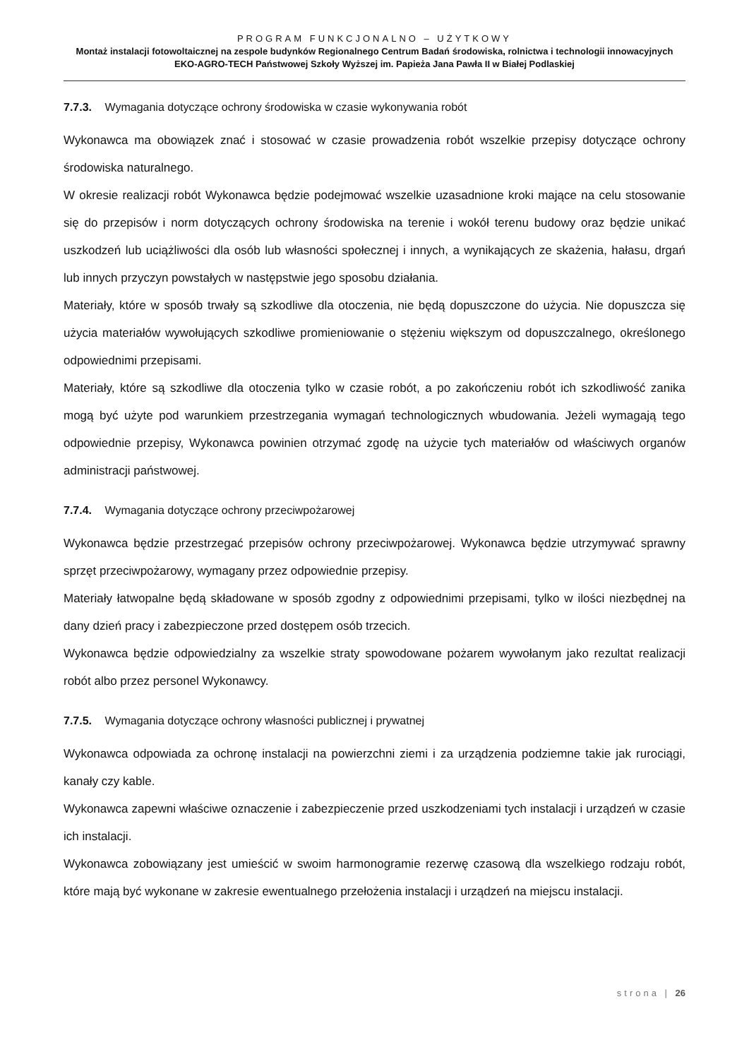PROGRAM FUNKCJONALNO – UŻYTKOWY
Montaż instalacji fotowoltaicznej na zespole budynków Regionalnego Centrum Badań środowiska, rolnictwa i technologii innowacyjnych EKO-AGRO-TECH Państwowej Szkoły Wyższej im. Papieża Jana Pawła II w Białej Podlaskiej
7.7.3. Wymagania dotyczące ochrony środowiska w czasie wykonywania robót
Wykonawca ma obowiązek znać i stosować w czasie prowadzenia robót wszelkie przepisy dotyczące ochrony środowiska naturalnego.
W okresie realizacji robót Wykonawca będzie podejmować wszelkie uzasadnione kroki mające na celu stosowanie się do przepisów i norm dotyczących ochrony środowiska na terenie i wokół terenu budowy oraz będzie unikać uszkodzeń lub uciążliwości dla osób lub własności społecznej i innych, a wynikających ze skażenia, hałasu, drgań lub innych przyczyn powstałych w następstwie jego sposobu działania.
Materiały, które w sposób trwały są szkodliwe dla otoczenia, nie będą dopuszczone do użycia. Nie dopuszcza się użycia materiałów wywołujących szkodliwe promieniowanie o stężeniu większym od dopuszczalnego, określonego odpowiednimi przepisami.
Materiały, które są szkodliwe dla otoczenia tylko w czasie robót, a po zakończeniu robót ich szkodliwość zanika mogą być użyte pod warunkiem przestrzegania wymagań technologicznych wbudowania. Jeżeli wymagają tego odpowiednie przepisy, Wykonawca powinien otrzymać zgodę na użycie tych materiałów od właściwych organów administracji państwowej.
7.7.4. Wymagania dotyczące ochrony przeciwpożarowej
Wykonawca będzie przestrzegać przepisów ochrony przeciwpożarowej. Wykonawca będzie utrzymywać sprawny sprzęt przeciwpożarowy, wymagany przez odpowiednie przepisy.
Materiały łatwopalne będą składowane w sposób zgodny z odpowiednimi przepisami, tylko w ilości niezbędnej na dany dzień pracy i zabezpieczone przed dostępem osób trzecich.
Wykonawca będzie odpowiedzialny za wszelkie straty spowodowane pożarem wywołanym jako rezultat realizacji robót albo przez personel Wykonawcy.
7.7.5. Wymagania dotyczące ochrony własności publicznej i prywatnej
Wykonawca odpowiada za ochronę instalacji na powierzchni ziemi i za urządzenia podziemne takie jak rurociągi, kanały czy kable.
Wykonawca zapewni właściwe oznaczenie i zabezpieczenie przed uszkodzeniami tych instalacji i urządzeń w czasie ich instalacji.
Wykonawca zobowiązany jest umieścić w swoim harmonogramie rezerwę czasową dla wszelkiego rodzaju robót, które mają być wykonane w zakresie ewentualnego przełożenia instalacji i urządzeń na miejscu instalacji.
strona | 26